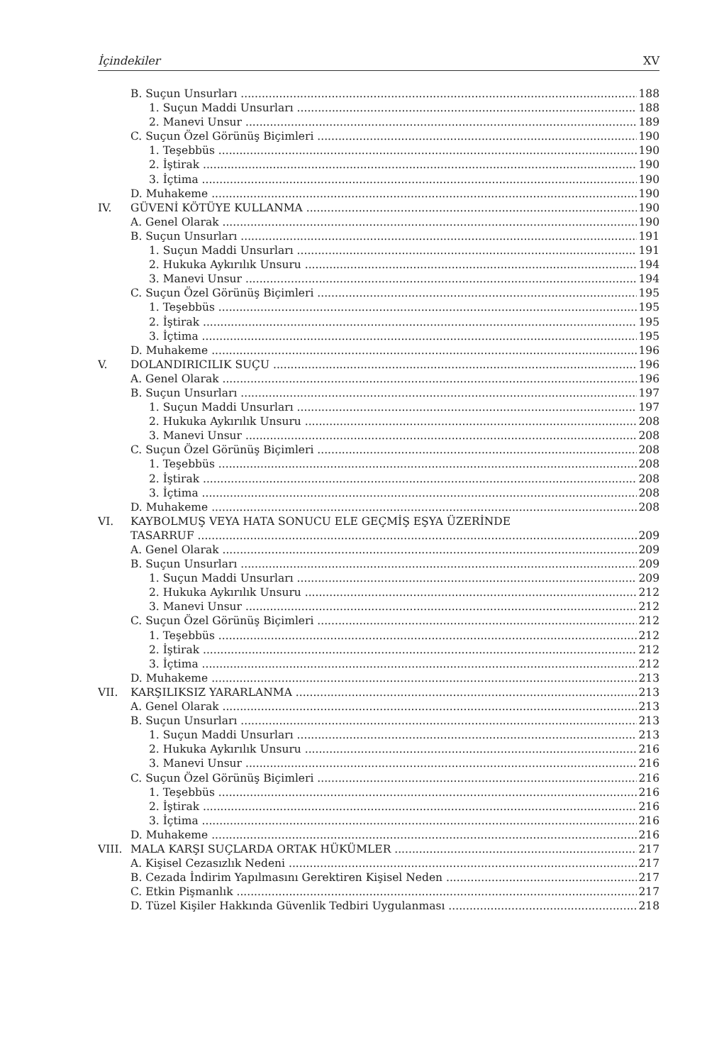İçindekiler XV
B. Suçun Unsurları 188
1. Suçun Maddi Unsurları 188
2. Manevi Unsur 189
C. Suçun Özel Görünüş Biçimleri 190
1. Teşebbüs 190
2. İştirak 190
3. İçtima 190
D. Muhakeme 190
IV. GÜVENİ KÖTÜYE KULLANMA 190
A. Genel Olarak 190
B. Suçun Unsurları 191
1. Suçun Maddi Unsurları 191
2. Hukuka Aykırılık Unsuru 194
3. Manevi Unsur 194
C. Suçun Özel Görünüş Biçimleri 195
1. Teşebbüs 195
2. İştirak 195
3. İçtima 195
D. Muhakeme 196
V. DOLANDIRICILIK SUÇU 196
A. Genel Olarak 196
B. Suçun Unsurları 197
1. Suçun Maddi Unsurları 197
2. Hukuka Aykırılık Unsuru 208
3. Manevi Unsur 208
C. Suçun Özel Görünüş Biçimleri 208
1. Teşebbüs 208
2. İştirak 208
3. İçtima 208
D. Muhakeme 208
VI. KAYBOLMUŞ VEYA HATA SONUCU ELE GEÇMİŞ EŞYA ÜZERİNDE
TASARRUF 209
A. Genel Olarak 209
B. Suçun Unsurları 209
1. Suçun Maddi Unsurları 209
2. Hukuka Aykırılık Unsuru 212
3. Manevi Unsur 212
C. Suçun Özel Görünüş Biçimleri 212
1. Teşebbüs 212
2. İştirak 212
3. İçtima 212
D. Muhakeme 213
VII. KARŞILIKSIZ YARARLANMA 213
A. Genel Olarak 213
B. Suçun Unsurları 213
1. Suçun Maddi Unsurları 213
2. Hukuka Aykırılık Unsuru 216
3. Manevi Unsur 216
C. Suçun Özel Görünüş Biçimleri 216
1. Teşebbüs 216
2. İştirak 216
3. İçtima 216
D. Muhakeme 216
VIII. MALA KARŞI SUÇLARDA ORTAK HÜKÜMLER 217
A. Kişisel Cezasızlık Nedeni 217
B. Cezada İndirim Yapılmasını Gerektiren Kişisel Neden 217
C. Etkin Pişmanlık 217
D. Tüzel Kişiler Hakkında Güvenlik Tedbiri Uygulanması 218